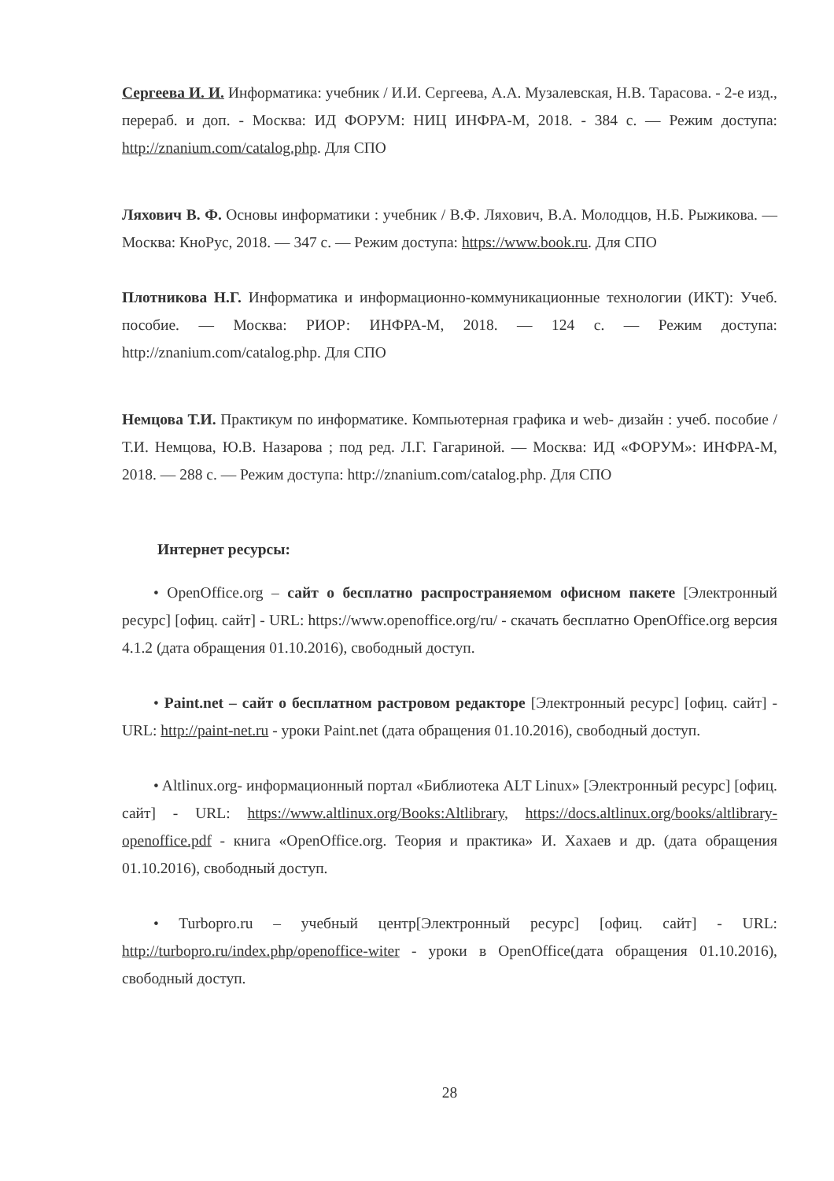Сергеева И. И. Информатика: учебник / И.И. Сергеева, А.А. Музалевская, Н.В. Тарасова. - 2-е изд., перераб. и доп. - Москва: ИД ФОРУМ: НИЦ ИНФРА-М, 2018. - 384 с. — Режим доступа: http://znanium.com/catalog.php. Для СПО
Ляхович В. Ф. Основы информатики : учебник / В.Ф. Ляхович, В.А. Молодцов, Н.Б. Рыжикова. — Москва: КноРус, 2018. — 347 с. — Режим доступа: https://www.book.ru. Для СПО
Плотникова Н.Г. Информатика и информационно-коммуникационные технологии (ИКТ): Учеб. пособие. — Москва: РИОР: ИНФРА-М, 2018. — 124 с. — Режим доступа: http://znanium.com/catalog.php. Для СПО
Немцова Т.И. Практикум по информатике. Компьютерная графика и web- дизайн : учеб. пособие / Т.И. Немцова, Ю.В. Назарова ; под ред. Л.Г. Гагариной. — Москва: ИД «ФОРУМ»: ИНФРА-М, 2018. — 288 с. — Режим доступа: http://znanium.com/catalog.php. Для СПО
Интернет ресурсы:
• OpenOffice.org – сайт о бесплатно распространяемом офисном пакете [Электронный ресурс] [офиц. сайт] - URL: https://www.openoffice.org/ru/ - скачать бесплатно OpenOffice.org версия 4.1.2 (дата обращения 01.10.2016), свободный доступ.
• Paint.net – сайт о бесплатном растровом редакторе [Электронный ресурс] [офиц. сайт] - URL: http://paint-net.ru - уроки Paint.net (дата обращения 01.10.2016), свободный доступ.
• Altlinux.org- информационный портал «Библиотека ALT Linux» [Электронный ресурс] [офиц. сайт] - URL: https://www.altlinux.org/Books:Altlibrary, https://docs.altlinux.org/books/altlibrary-openoffice.pdf - книга «OpenOffice.org. Теория и практика» И. Хахаев и др. (дата обращения 01.10.2016), свободный доступ.
• Turbopro.ru – учебный центр[Электронный ресурс] [офиц. сайт] - URL: http://turbopro.ru/index.php/openoffice-witer - уроки в OpenOffice(дата обращения 01.10.2016), свободный доступ.
28